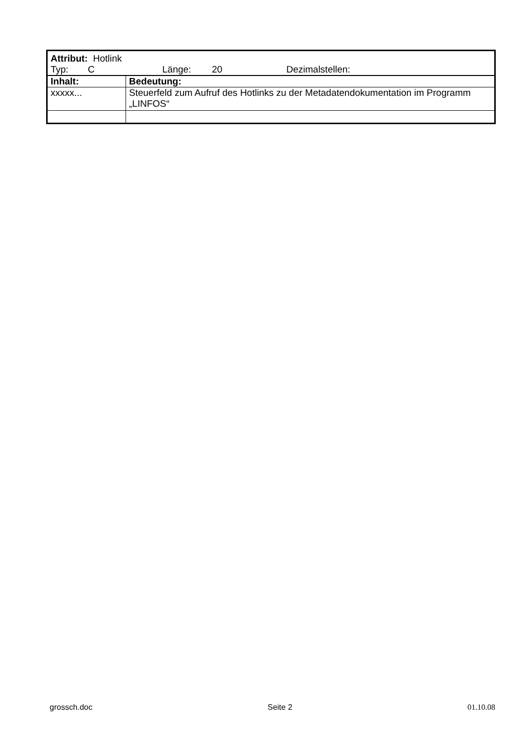| Attribut: Hotlink Typ: C Länge: 20 Dezimalstellen: | |
| Inhalt: | Bedeutung: |
| xxxxx... | Steuerfeld zum Aufruf des Hotlinks zu der Metadatendokumentation im Programm „LINFOS“ |
grossch.doc Seite 2 01.10.08